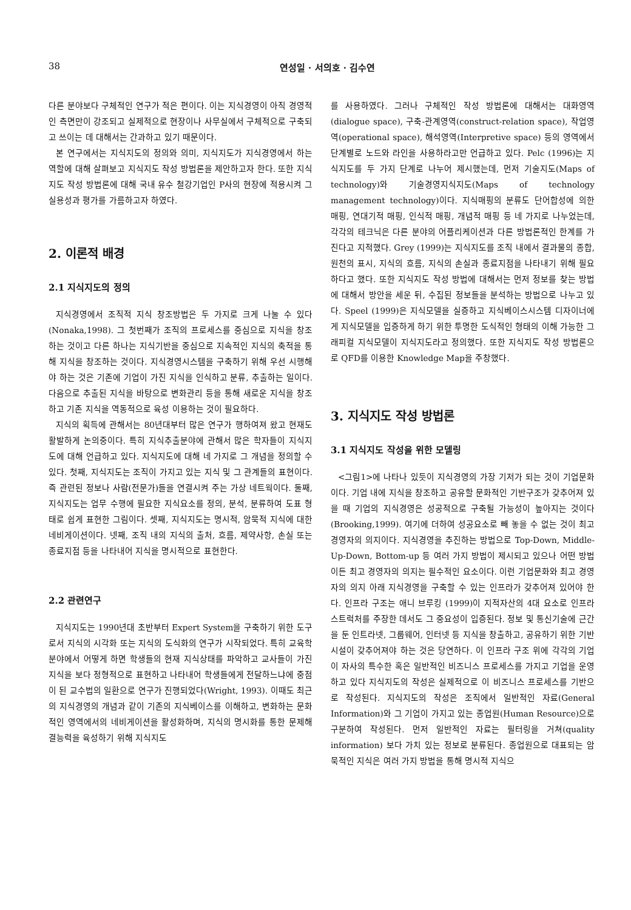38 연성일 · 서의호 · 김수연
다른 분야보다 구체적인 연구가 적은 편이다. 이는 지식경영이 아직 경영적인 측면만이 강조되고 실제적으로 현장이나 사무실에서 구체적으로 구축되고 쓰이는 데 대해서는 간과하고 있기 때문이다.
본 연구에서는 지식지도의 정의와 의미, 지식지도가 지식경영에서 하는 역할에 대해 살펴보고 지식지도 작성 방법론을 제안하고자 한다. 또한 지식지도 작성 방법론에 대해 국내 유수 철강기업인 P사의 현장에 적용시켜 그 실용성과 평가를 가름하고자 하였다.
2. 이론적 배경
2.1 지식지도의 정의
지식경영에서 조직적 지식 창조방법은 두 가지로 크게 나눌 수 있다 (Nonaka,1998). 그 첫번째가 조직의 프로세스를 중심으로 지식을 창조하는 것이고 다른 하나는 지식기반을 중심으로 지속적인 지식의 축적을 통해 지식을 창조하는 것이다. 지식경영시스템을 구축하기 위해 우선 시행해야 하는 것은 기존에 기업이 가진 지식을 인식하고 분류, 추출하는 일이다. 다음으로 추출된 지식을 바탕으로 변화관리 등을 통해 새로운 지식을 창조하고 기존 지식을 역동적으로 육성 이용하는 것이 필요하다.
지식의 획득에 관해서는 80년대부터 많은 연구가 행하여져 왔고 현재도 활발하게 논의중이다. 특히 지식추출분야에 관해서 많은 학자들이 지식지도에 대해 언급하고 있다. 지식지도에 대해 네 가지로 그 개념을 정의할 수 있다. 첫째, 지식지도는 조직이 가지고 있는 지식 및 그 관계들의 표현이다. 즉 관련된 정보나 사람(전문가)들을 연결시켜 주는 가상 네트웍이다. 둘째, 지식지도는 업무 수행에 필요한 지식요소를 정의, 분석, 분류하여 도표 형태로 쉽게 표현한 그림이다. 셋째, 지식지도는 명시적, 암묵적 지식에 대한 네비게이션이다. 넷째, 조직 내의 지식의 출처, 흐름, 제약사항, 손실 또는 종료지점 등을 나타내어 지식을 명시적으로 표현한다.
2.2 관련연구
지식지도는 1990년대 초반부터 Expert System을 구축하기 위한 도구로서 지식의 시각화 또는 지식의 도식화의 연구가 시작되었다. 특히 교육학 분야에서 어떻게 하면 학생들의 현재 지식상태를 파악하고 교사들이 가진 지식을 보다 정형적으로 표현하고 나타내어 학생들에게 전달하느냐에 중점이 된 교수법의 일환으로 연구가 진행되었다(Wright, 1993). 이때도 최근의 지식경영의 개념과 같이 기존의 지식베이스를 이해하고, 변화하는 문화적인 영역에서의 네비게이션을 활성화하며, 지식의 명시화를 통한 문제해결능력을 육성하기 위해 지식지도
를 사용하였다. 그러나 구체적인 작성 방법론에 대해서는 대화영역(dialogue space), 구축-관계영역(construct-relation space), 작업영역(operational space), 해석영역(Interpretive space) 등의 영역에서 단계별로 노드와 라인을 사용하라고만 언급하고 있다. Pelc (1996)는 지식지도를 두 가지 단계로 나누어 제시했는데, 먼저 기술지도(Maps of technology)와 기술경영지식지도(Maps of technology management technology)이다. 지식매핑의 분류도 단어합성에 의한 매핑, 연대기적 매핑, 인식적 매핑, 개념적 매핑 등 네 가지로 나누었는데, 각각의 테크닉은 다른 분야의 어플리케이션과 다른 방법론적인 한계를 가진다고 지적했다. Grey (1999)는 지식지도를 조직 내에서 결과물의 종합, 원천의 표시, 지식의 흐름, 지식의 손실과 종료지점을 나타내기 위해 필요하다고 했다. 또한 지식지도 작성 방법에 대해서는 먼저 정보를 찾는 방법에 대해서 방안을 세운 뒤, 수집된 정보들을 분석하는 방법으로 나누고 있다. Speel (1999)은 지식모델을 실증하고 지식베이스시스템 디자이너에게 지식모델을 입증하게 하기 위한 투명한 도식적인 형태의 이해 가능한 그래피컬 지식모델이 지식지도라고 정의했다. 또한 지식지도 작성 방법론으로 QFD를 이용한 Knowledge Map을 주창했다.
3. 지식지도 작성 방법론
3.1 지식지도 작성을 위한 모델링
<그림1>에 나타나 있듯이 지식경영의 가장 기저가 되는 것이 기업문화이다. 기업 내에 지식을 창조하고 공유할 문화적인 기반구조가 갖추어져 있을 때 기업의 지식경영은 성공적으로 구축될 가능성이 높아지는 것이다(Brooking,1999). 여기에 더하여 성공요소로 빼 놓을 수 없는 것이 최고 경영자의 의지이다. 지식경영을 추진하는 방법으로 Top-Down, Middle-Up-Down, Bottom-up 등 여러 가지 방법이 제시되고 있으나 어떤 방법이든 최고 경영자의 의지는 필수적인 요소이다. 이런 기업문화와 최고 경영자의 의지 아래 지식경영을 구축할 수 있는 인프라가 갖추어져 있어야 한다. 인프라 구조는 애니 브루킹 (1999)이 지적자산의 4대 요소로 인프라 스트럭처를 주장한 데서도 그 중요성이 입증된다. 정보 및 통신기술에 근간을 둔 인트라넷, 그룹웨어, 인터넷 등 지식을 창출하고, 공유하기 위한 기반 시설이 갖추어져야 하는 것은 당연하다. 이 인프라 구조 위에 각각의 기업이 자사의 특수한 혹은 일반적인 비즈니스 프로세스를 가지고 기업을 운영하고 있다 지식지도의 작성은 실제적으로 이 비즈니스 프로세스를 기반으로 작성된다. 지식지도의 작성은 조직에서 일반적인 자료(General Information)와 그 기업이 가지고 있는 종업원(Human Resource)으로 구분하여 작성된다. 먼저 일반적인 자료는 필터링을 거쳐(quality information) 보다 가치 있는 정보로 분류된다. 종업원으로 대표되는 암묵적인 지식은 여러 가지 방법을 통해 명시적 지식으